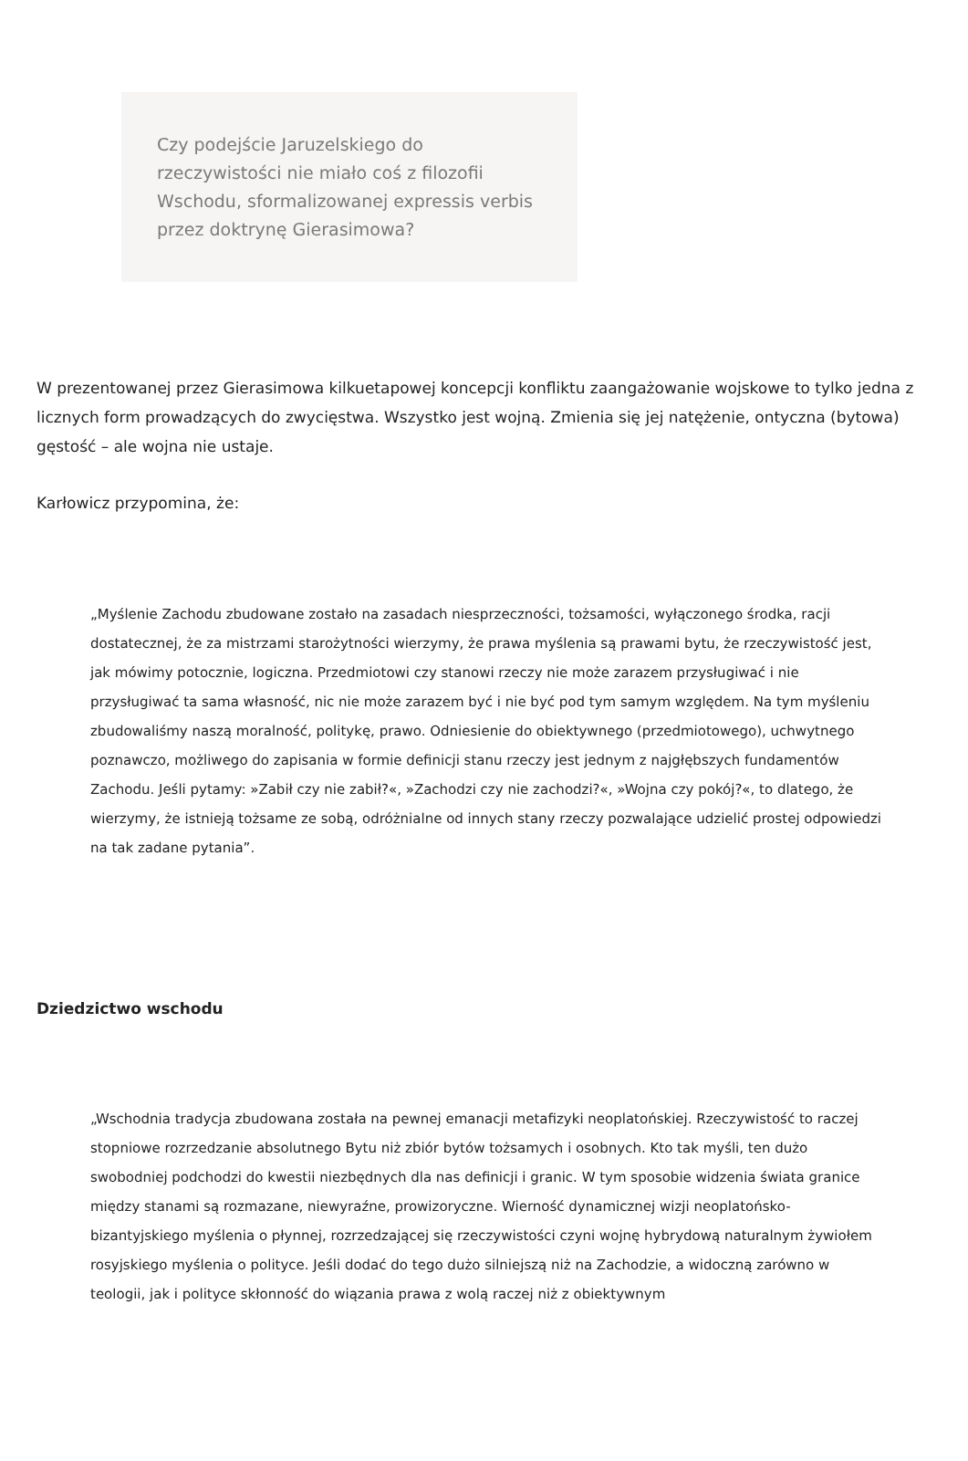Czy podejście Jaruzelskiego do rzeczywistości nie miało coś z filozofii Wschodu, sformalizowanej expressis verbis przez doktrynę Gierasimowa?
W prezentowanej przez Gierasimowa kilkuetapowej koncepcji konfliktu zaangażowanie wojskowe to tylko jedna z licznych form prowadzących do zwycięstwa. Wszystko jest wojną. Zmienia się jej natężenie, ontyczna (bytowa) gęstość – ale wojna nie ustaje.
Karłowicz przypomina, że:
„Myślenie Zachodu zbudowane zostało na zasadach niesprzeczności, tożsamości, wyłączonego środka, racji dostatecznej, że za mistrzami starożytności wierzymy, że prawa myślenia są prawami bytu, że rzeczywistość jest, jak mówimy potocznie, logiczna. Przedmiotowi czy stanowi rzeczy nie może zarazem przysługiwać i nie przysługiwać ta sama własność, nic nie może zarazem być i nie być pod tym samym względem. Na tym myśleniu zbudowaliśmy naszą moralność, politykę, prawo. Odniesienie do obiektywnego (przedmiotowego), uchwytnego poznawczo, możliwego do zapisania w formie definicji stanu rzeczy jest jednym z najgłębszych fundamentów Zachodu. Jeśli pytamy: »Zabił czy nie zabił?«, »Zachodzi czy nie zachodzi?«, »Wojna czy pokój?«, to dlatego, że wierzymy, że istnieją tożsame ze sobą, odróżnialne od innych stany rzeczy pozwalające udzielić prostej odpowiedzi na tak zadane pytania”.
Dziedzictwo wschodu
„Wschodnia tradycja zbudowana została na pewnej emanacji metafizyki neoplatońskiej. Rzeczywistość to raczej stopniowe rozrzedzanie absolutnego Bytu niż zbiór bytów tożsamych i osobnych. Kto tak myśli, ten dużo swobodniej podchodzi do kwestii niezbędnych dla nas definicji i granic. W tym sposobie widzenia świata granice między stanami są rozmazane, niewyraźne, prowizoryczne. Wierność dynamicznej wizji neoplatońsko-bizantyjskiego myślenia o płynnej, rozrzedzającej się rzeczywistości czyni wojnę hybrydową naturalnym żywiołem rosyjskiego myślenia o polityce. Jeśli dodać do tego dużo silniejszą niż na Zachodzie, a widoczną zarówno w teologii, jak i polityce skłonność do wiązania prawa z wolą raczej niż z obiektywnym